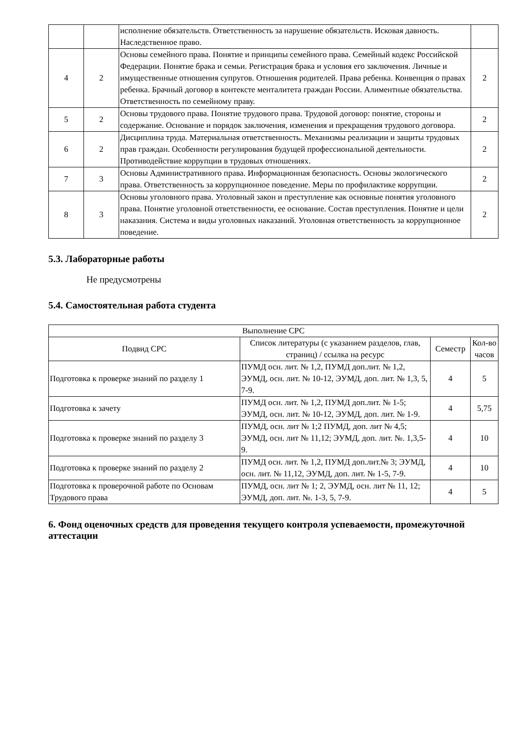| | | исполнение обязательств. Ответственность за нарушение обязательств. Исковая давность. Наследственное право. | |
| 4 | 2 | Основы семейного права. Понятие и принципы семейного права. Семейный кодекс Российской Федерации. Понятие брака и семьи. Регистрация брака и условия его заключения. Личные и имущественные отношения супругов. Отношения родителей. Права ребенка. Конвенция о правах ребенка. Брачный договор в контексте менталитета граждан России. Алиментные обязательства. Ответственность по семейному праву. | 2 |
| 5 | 2 | Основы трудового права. Понятие трудового права. Трудовой договор: понятие, стороны и содержание. Основание и порядок заключения, изменения и прекращения трудового договора. | 2 |
| 6 | 2 | Дисциплина труда. Материальная ответственность. Механизмы реализации и защиты трудовых прав граждан. Особенности регулирования будущей профессиональной деятельности. Противодействие коррупции в трудовых отношениях. | 2 |
| 7 | 3 | Основы Административного права. Информационная безопасность. Основы экологического права. Ответственность за коррупционное поведение. Меры по профилактике коррупции. | 2 |
| 8 | 3 | Основы уголовного права. Уголовный закон и преступление как основные понятия уголовного права. Понятие уголовной ответственности, ее основание. Состав преступления. Понятие и цели наказания. Система и виды уголовных наказаний. Уголовная ответственность за коррупционное поведение. | 2 |
5.3. Лабораторные работы
Не предусмотрены
5.4. Самостоятельная работа студента
| Выполнение СРС | | | |
| --- | --- | --- | --- |
| Подвид СРС | Список литературы (с указанием разделов, глав, страниц) / ссылка на ресурс | Семестр | Кол-во часов |
| Подготовка к проверке знаний по разделу 1 | ПУМД осн. лит. № 1,2, ПУМД доп.лит. № 1,2, ЭУМД, осн. лит. № 10-12, ЭУМД, доп. лит. № 1,3, 5, 7-9. | 4 | 5 |
| Подготовка к зачету | ПУМД осн. лит. № 1,2, ПУМД доп.лит. № 1-5; ЭУМД, осн. лит. № 10-12, ЭУМД, доп. лит. № 1-9. | 4 | 5,75 |
| Подготовка к проверке знаний по разделу 3 | ПУМД, осн. лит № 1;2 ПУМД, доп. лит № 4,5; ЭУМД, осн. лит № 11,12; ЭУМД, доп. лит. №. 1,3,5-9. | 4 | 10 |
| Подготовка к проверке знаний по разделу 2 | ПУМД осн. лит. № 1,2, ПУМД доп.лит.№ 3; ЭУМД, осн. лит. № 11,12, ЭУМД, доп. лит. № 1-5, 7-9. | 4 | 10 |
| Подготовка к проверочной работе по Основам Трудового права | ПУМД, осн. лит № 1; 2, ЭУМД, осн. лит № 11, 12; ЭУМД, доп. лит. №. 1-3, 5, 7-9. | 4 | 5 |
6. Фонд оценочных средств для проведения текущего контроля успеваемости, промежуточной аттестации